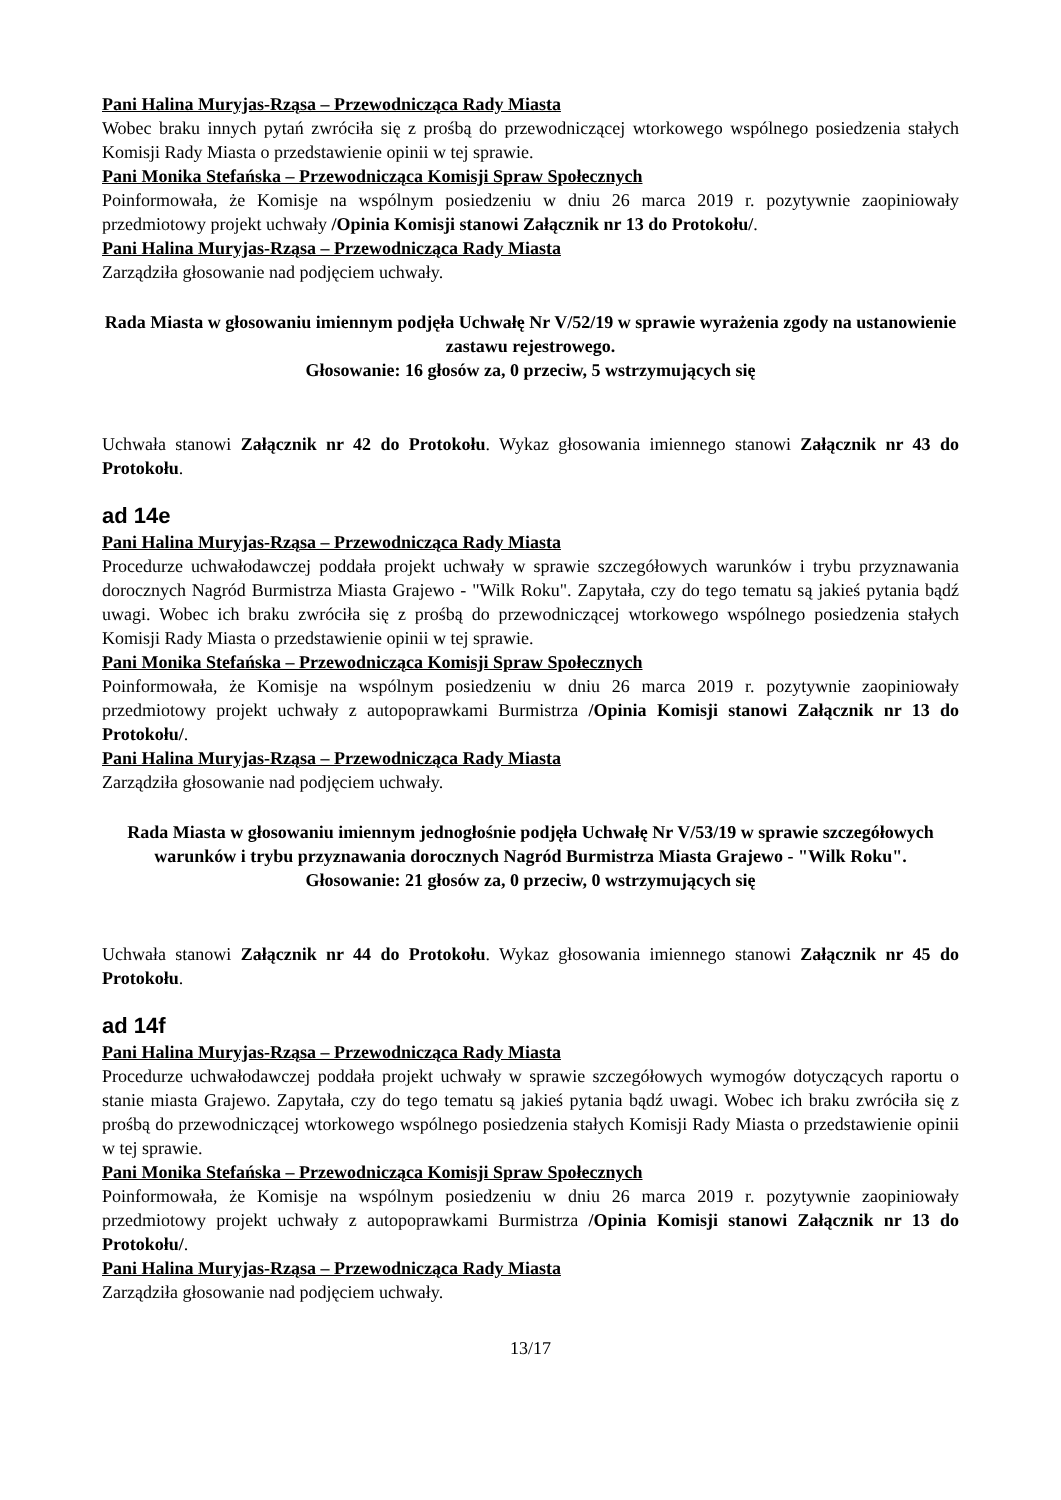Pani Halina Muryjas-Rząsa – Przewodnicząca Rady Miasta
Wobec braku innych pytań zwróciła się z prośbą do przewodniczącej wtorkowego wspólnego posiedzenia stałych Komisji Rady Miasta o przedstawienie opinii w tej sprawie.
Pani Monika Stefańska – Przewodnicząca Komisji Spraw Społecznych
Poinformowała, że Komisje na wspólnym posiedzeniu w dniu 26 marca 2019 r. pozytywnie zaopiniowały przedmiotowy projekt uchwały /Opinia Komisji stanowi Załącznik nr 13 do Protokołu/.
Pani Halina Muryjas-Rząsa – Przewodnicząca Rady Miasta
Zarządziła głosowanie nad podjęciem uchwały.
Rada Miasta w głosowaniu imiennym podjęła Uchwałę Nr V/52/19 w sprawie wyrażenia zgody na ustanowienie zastawu rejestrowego.
Głosowanie: 16 głosów za, 0 przeciw, 5 wstrzymujących się
Uchwała stanowi Załącznik nr 42 do Protokołu. Wykaz głosowania imiennego stanowi Załącznik nr 43 do Protokołu.
ad 14e
Pani Halina Muryjas-Rząsa – Przewodnicząca Rady Miasta
Procedurze uchwałodawczej poddała projekt uchwały w sprawie szczegółowych warunków i trybu przyznawania dorocznych Nagród Burmistrza Miasta Grajewo - "Wilk Roku". Zapytała, czy do tego tematu są jakieś pytania bądź uwagi. Wobec ich braku zwróciła się z prośbą do przewodniczącej wtorkowego wspólnego posiedzenia stałych Komisji Rady Miasta o przedstawienie opinii w tej sprawie.
Pani Monika Stefańska – Przewodnicząca Komisji Spraw Społecznych
Poinformowała, że Komisje na wspólnym posiedzeniu w dniu 26 marca 2019 r. pozytywnie zaopiniowały przedmiotowy projekt uchwały z autopoprawkami Burmistrza /Opinia Komisji stanowi Załącznik nr 13 do Protokołu/.
Pani Halina Muryjas-Rząsa – Przewodnicząca Rady Miasta
Zarządziła głosowanie nad podjęciem uchwały.
Rada Miasta w głosowaniu imiennym jednogłośnie podjęła Uchwałę Nr V/53/19 w sprawie szczegółowych warunków i trybu przyznawania dorocznych Nagród Burmistrza Miasta Grajewo - "Wilk Roku".
Głosowanie: 21 głosów za, 0 przeciw, 0 wstrzymujących się
Uchwała stanowi Załącznik nr 44 do Protokołu. Wykaz głosowania imiennego stanowi Załącznik nr 45 do Protokołu.
ad 14f
Pani Halina Muryjas-Rząsa – Przewodnicząca Rady Miasta
Procedurze uchwałodawczej poddała projekt uchwały w sprawie szczegółowych wymogów dotyczących raportu o stanie miasta Grajewo. Zapytała, czy do tego tematu są jakieś pytania bądź uwagi. Wobec ich braku zwróciła się z prośbą do przewodniczącej wtorkowego wspólnego posiedzenia stałych Komisji Rady Miasta o przedstawienie opinii w tej sprawie.
Pani Monika Stefańska – Przewodnicząca Komisji Spraw Społecznych
Poinformowała, że Komisje na wspólnym posiedzeniu w dniu 26 marca 2019 r. pozytywnie zaopiniowały przedmiotowy projekt uchwały z autopoprawkami Burmistrza /Opinia Komisji stanowi Załącznik nr 13 do Protokołu/.
Pani Halina Muryjas-Rząsa – Przewodnicząca Rady Miasta
Zarządziła głosowanie nad podjęciem uchwały.
13/17